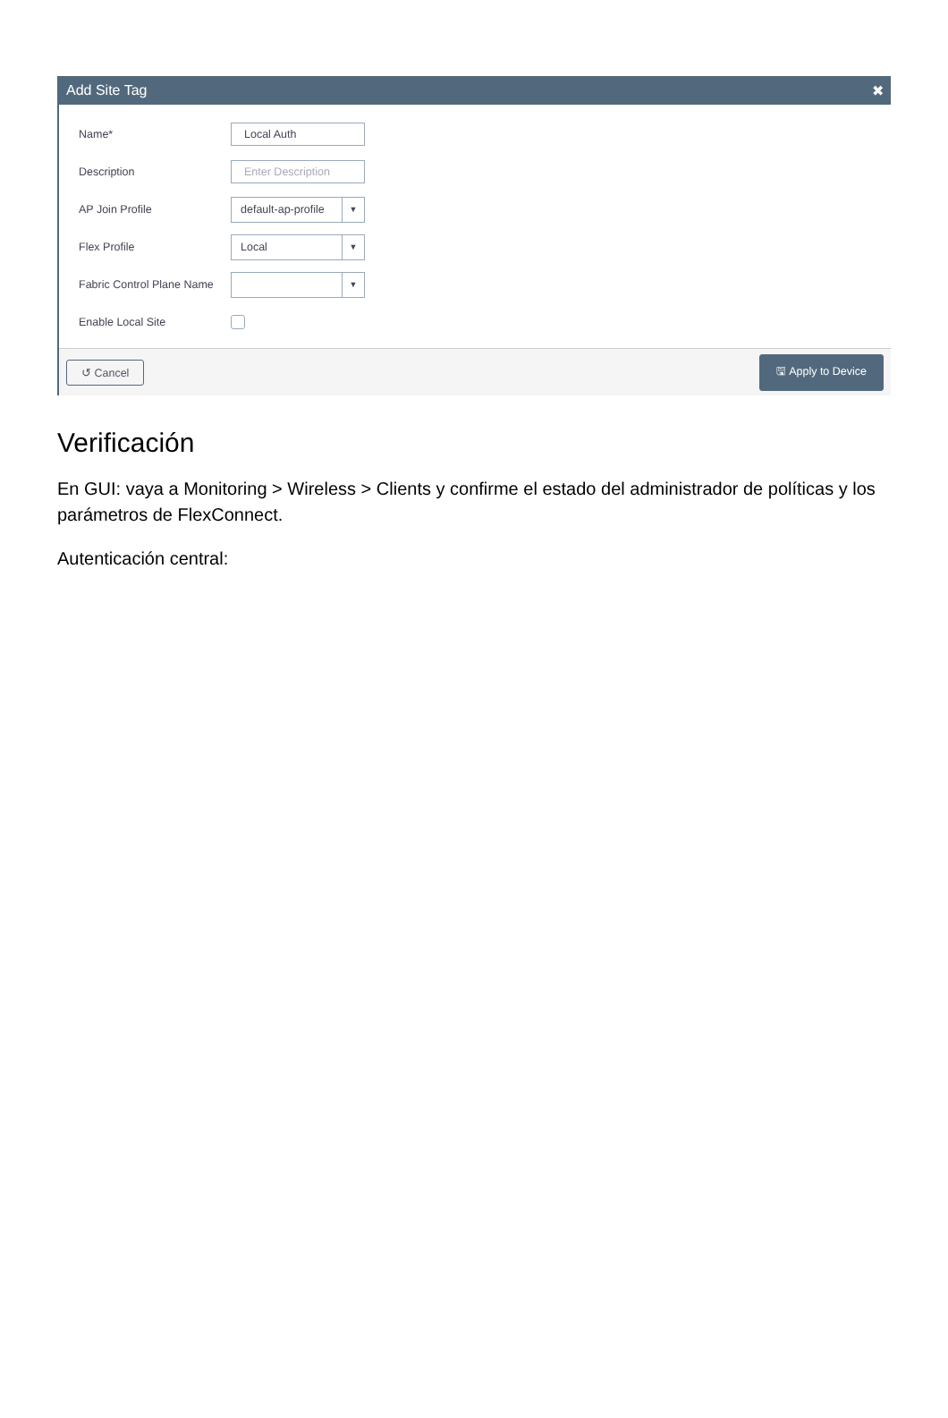Add Site Tag ✖
Name*
Local Auth
Description
Enter Description
AP Join Profile
default-ap-profile
▼
Flex Profile
Local
▼
Fabric Control Plane Name
▼
Enable Local Site
↺ Cancel
🖫 Apply to Device
Verificación
En GUI: vaya a Monitoring > Wireless > Clients y confirme el estado del administrador de políticas y los parámetros de FlexConnect.
Autenticación central: